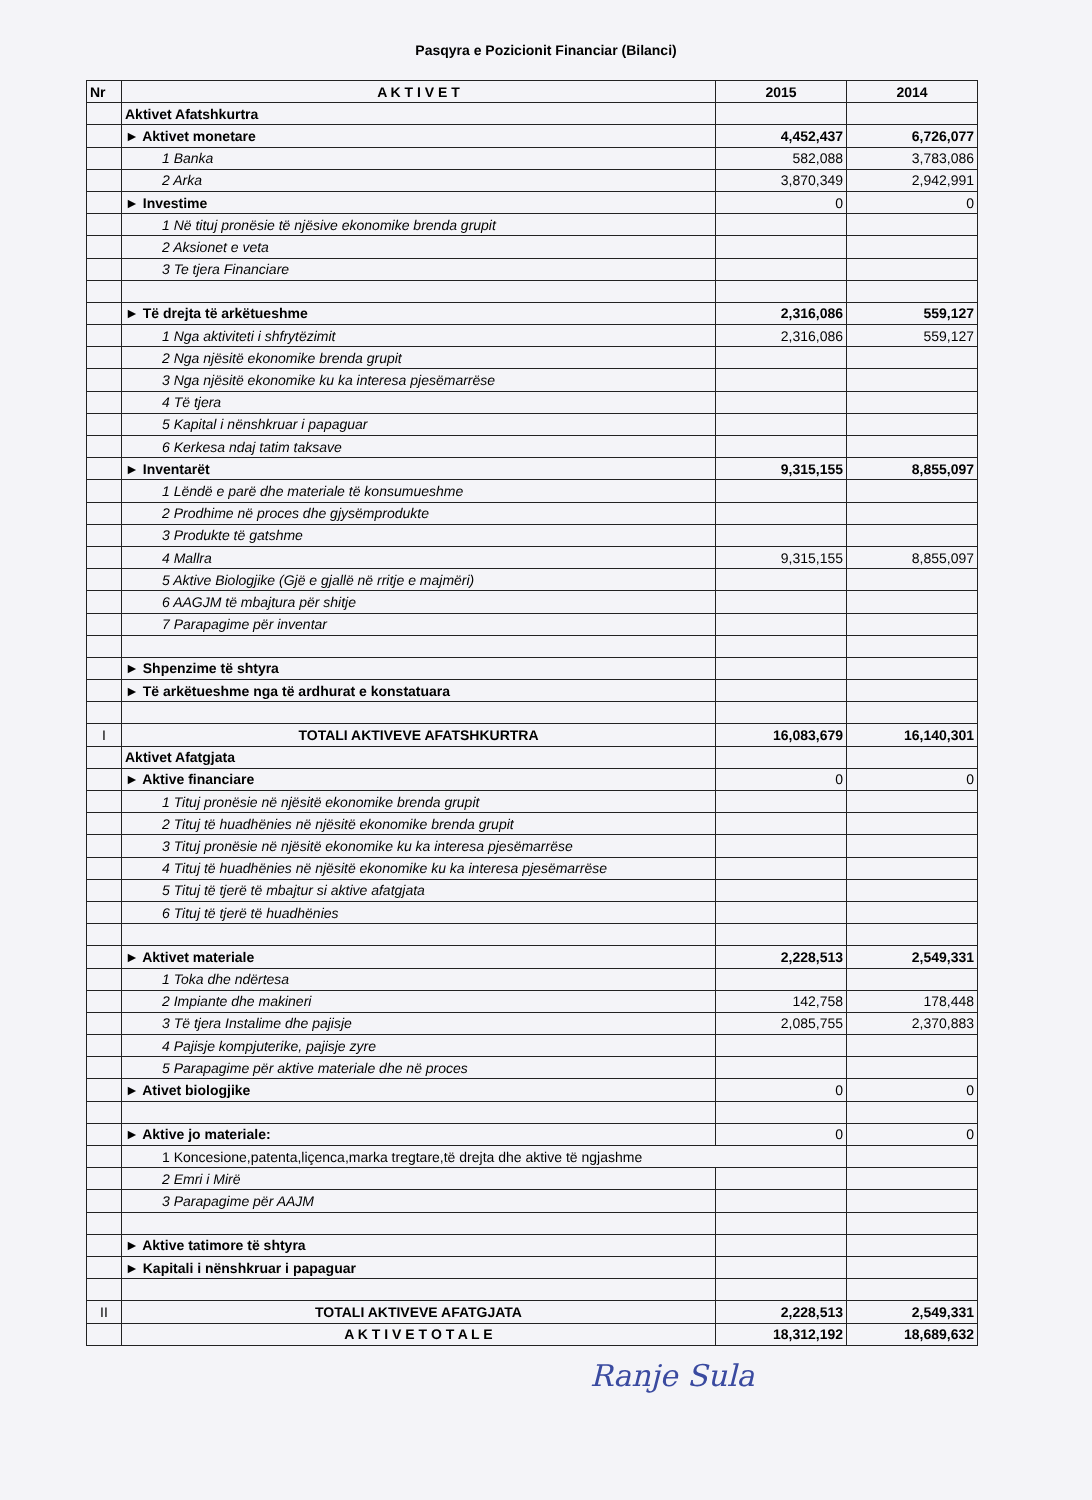Pasqyra e Pozicionit Financiar (Bilanci)
| Nr | A K T I V E T | 2015 | 2014 |
| --- | --- | --- | --- |
| | Aktivet Afatshkurtra | | |
| | ► Aktivet monetare | 4,452,437 | 6,726,077 |
| | 1 Banka | 582,088 | 3,783,086 |
| | 2 Arka | 3,870,349 | 2,942,991 |
| | ► Investime | 0 | 0 |
| | 1 Në tituj pronësie të njësive ekonomike brenda grupit | | |
| | 2 Aksionet e veta | | |
| | 3 Te tjera Financiare | | |
| | ► Të drejta të arkëtueshme | 2,316,086 | 559,127 |
| | 1 Nga aktiviteti i shfrytëzimit | 2,316,086 | 559,127 |
| | 2 Nga njësitë ekonomike brenda grupit | | |
| | 3 Nga njësitë ekonomike ku ka interesa pjesëmarrëse | | |
| | 4 Të tjera | | |
| | 5 Kapital i nënshkruar i papaguar | | |
| | 6 Kerkesa ndaj tatim taksave | | |
| | ► Inventarët | 9,315,155 | 8,855,097 |
| | 1 Lëndë e parë dhe materiale të konsumueshme | | |
| | 2 Prodhime në proces dhe gjysëmprodukte | | |
| | 3 Produkte të gatshme | | |
| | 4 Mallra | 9,315,155 | 8,855,097 |
| | 5 Aktive Biologjike (Gjë e gjallë në rritje e majmëri) | | |
| | 6 AAGJM të mbajtura për shitje | | |
| | 7 Parapagime për inventar | | |
| | ► Shpenzime të shtyra | | |
| | ► Të arkëtueshme nga të ardhurat e konstatuara | | |
| I | TOTALI AKTIVEVE AFATSHKURTRA | 16,083,679 | 16,140,301 |
| | Aktivet Afatgjata | | |
| | ► Aktive financiare | 0 | 0 |
| | 1 Tituj pronësie në njësitë ekonomike brenda grupit | | |
| | 2 Tituj të huadhënies në njësitë ekonomike brenda grupit | | |
| | 3 Tituj pronësie në njësitë ekonomike ku ka interesa pjesëmarrëse | | |
| | 4 Tituj të huadhënies në njësitë ekonomike ku ka interesa pjesëmarrëse | | |
| | 5 Tituj të tjerë të mbajtur si aktive afatgjata | | |
| | 6 Tituj të tjerë të huadhënies | | |
| | ► Aktivet materiale | 2,228,513 | 2,549,331 |
| | 1 Toka dhe ndërtesa | | |
| | 2 Impiante dhe makineri | 142,758 | 178,448 |
| | 3 Të tjera Instalime dhe pajisje | 2,085,755 | 2,370,883 |
| | 4 Pajisje kompjuterike, pajisje zyre | | |
| | 5 Parapagime për aktive materiale dhe në proces | | |
| | ► Ativet biologjike | 0 | 0 |
| | ► Aktive jo materiale: | 0 | 0 |
| | 1 Koncesione,patenta,liçenca,marka tregtare,të drejta dhe aktive të ngjashme | | |
| | 2 Emri i Mirë | | |
| | 3 Parapagime për AAJM | | |
| | ► Aktive tatimore të shtyra | | |
| | ► Kapitali i nënshkruar i papaguar | | |
| II | TOTALI AKTIVEVE AFATGJATA | 2,228,513 | 2,549,331 |
| | A K T I V E T O T A L E | 18,312,192 | 18,689,632 |
Ranje Sula